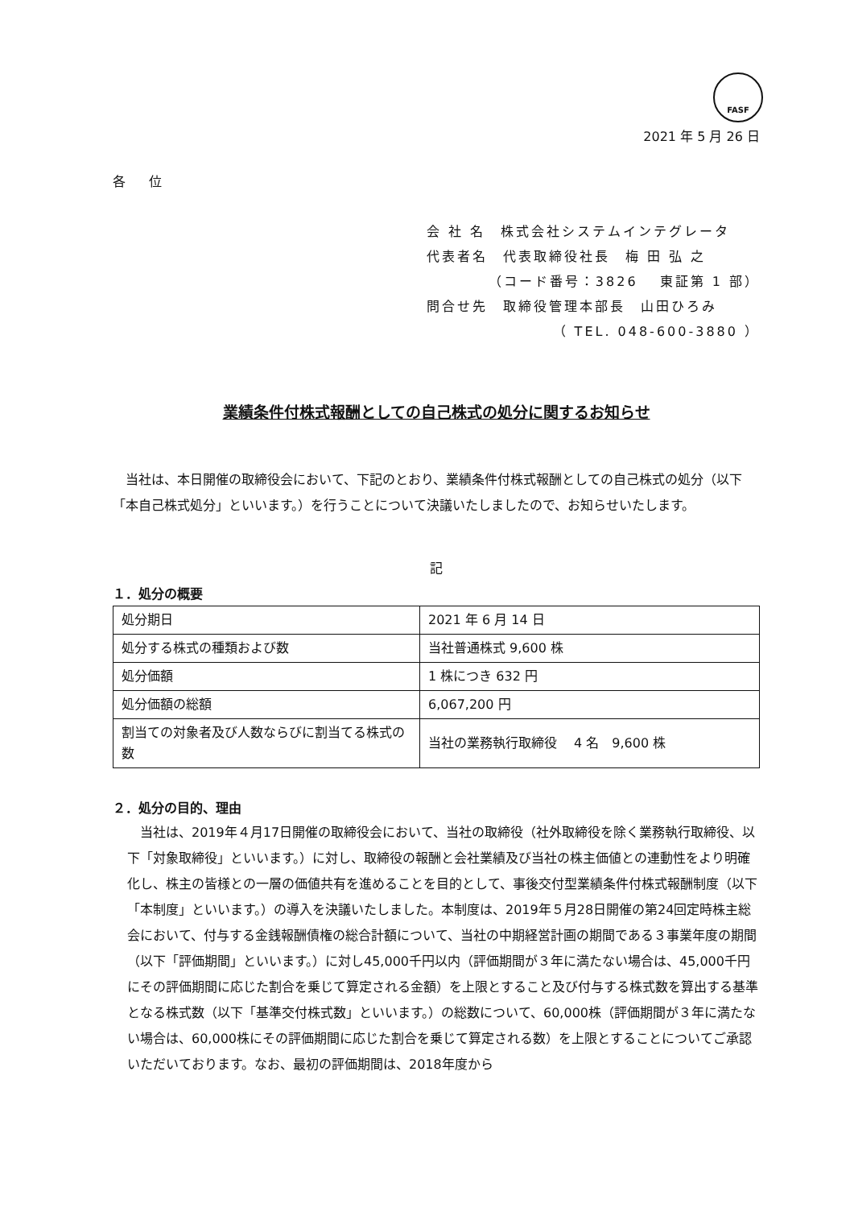FASF
2021 年 5 月 26 日
各 位
会 社 名　株式会社システムインテグレータ
代表者名　代表取締役社長　梅 田 弘 之
（コード番号：3826　 東証第 1 部）
問合せ先　取締役管理本部長　山田ひろみ
（ TEL. 048-600-3880 ）
業績条件付株式報酬としての自己株式の処分に関するお知らせ
　当社は、本日開催の取締役会において、下記のとおり、業績条件付株式報酬としての自己株式の処分（以下「本自己株式処分」といいます。）を行うことについて決議いたしましたので、お知らせいたします。
記
１．処分の概要
| 処分期日 | 2021 年 6 月 14 日 |
| 処分する株式の種類および数 | 当社普通株式 9,600 株 |
| 処分価額 | 1 株につき 632 円 |
| 処分価額の総額 | 6,067,200 円 |
| 割当ての対象者及び人数ならびに割当てる株式の数 | 当社の業務執行取締役 4 名 9,600 株 |
２．処分の目的、理由
　当社は、2019年４月17日開催の取締役会において、当社の取締役（社外取締役を除く業務執行取締役、以下「対象取締役」といいます。）に対し、取締役の報酬と会社業績及び当社の株主価値との連動性をより明確化し、株主の皆様との一層の価値共有を進めることを目的として、事後交付型業績条件付株式報酬制度（以下「本制度」といいます。）の導入を決議いたしました。本制度は、2019年５月28日開催の第24回定時株主総会において、付与する金銭報酬債権の総合計額について、当社の中期経営計画の期間である３事業年度の期間（以下「評価期間」といいます。）に対し45,000千円以内（評価期間が３年に満たない場合は、45,000千円にその評価期間に応じた割合を乗じて算定される金額）を上限とすること及び付与する株式数を算出する基準となる株式数（以下「基準交付株式数」といいます。）の総数について、60,000株（評価期間が３年に満たない場合は、60,000株にその評価期間に応じた割合を乗じて算定される数）を上限とすることについてご承認いただいております。なお、最初の評価期間は、2018年度から